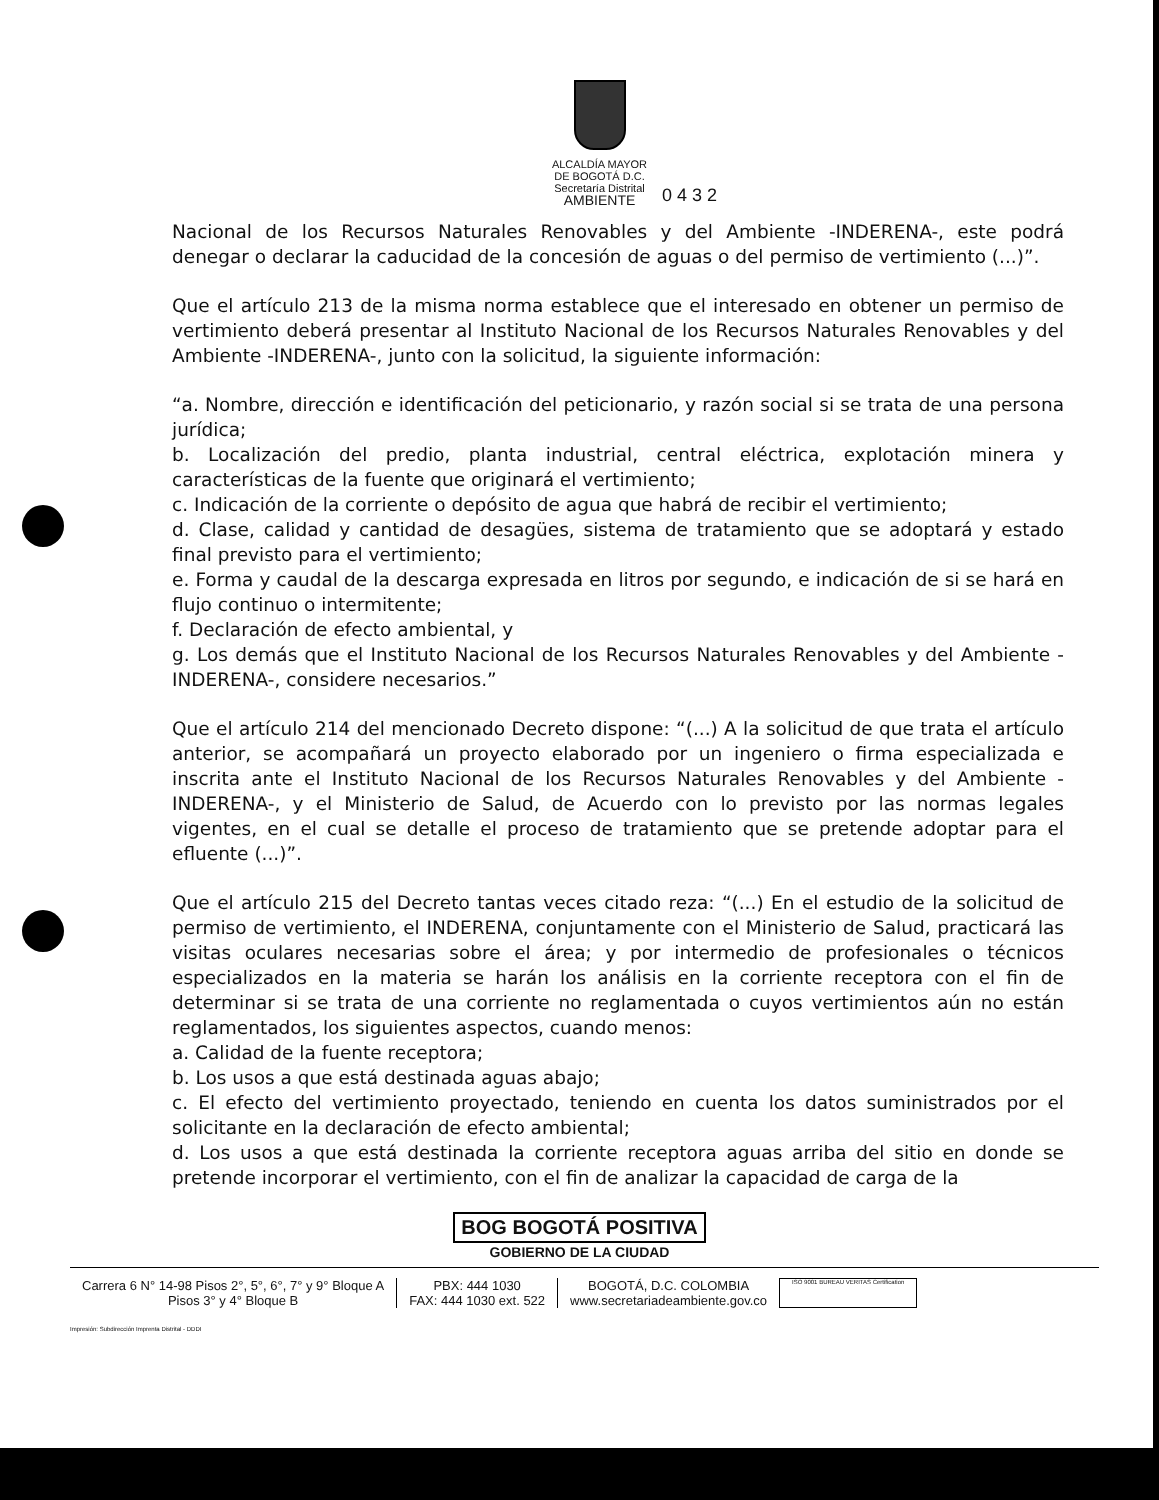ALCALDÍA MAYOR
DE BOGOTÁ D.C.
Secretaría Distrital
AMBIENTE
0 4 3 2
Nacional de los Recursos Naturales Renovables y del Ambiente -INDERENA-, este podrá denegar o declarar la caducidad de la concesión de aguas o del permiso de vertimiento (...)”.
Que el artículo 213 de la misma norma establece que el interesado en obtener un permiso de vertimiento deberá presentar al Instituto Nacional de los Recursos Naturales Renovables y del Ambiente -INDERENA-, junto con la solicitud, la siguiente información:
“a. Nombre, dirección e identificación del peticionario, y razón social si se trata de una persona jurídica;
b. Localización del predio, planta industrial, central eléctrica, explotación minera y características de la fuente que originará el vertimiento;
c. Indicación de la corriente o depósito de agua que habrá de recibir el vertimiento;
d. Clase, calidad y cantidad de desagües, sistema de tratamiento que se adoptará y estado final previsto para el vertimiento;
e. Forma y caudal de la descarga expresada en litros por segundo, e indicación de si se hará en flujo continuo o intermitente;
f. Declaración de efecto ambiental, y
g. Los demás que el Instituto Nacional de los Recursos Naturales Renovables y del Ambiente -INDERENA-, considere necesarios.”
Que el artículo 214 del mencionado Decreto dispone: “(...) A la solicitud de que trata el artículo anterior, se acompañará un proyecto elaborado por un ingeniero o firma especializada e inscrita ante el Instituto Nacional de los Recursos Naturales Renovables y del Ambiente -INDERENA-, y el Ministerio de Salud, de Acuerdo con lo previsto por las normas legales vigentes, en el cual se detalle el proceso de tratamiento que se pretende adoptar para el efluente (...)”.
Que el artículo 215 del Decreto tantas veces citado reza: “(...) En el estudio de la solicitud de permiso de vertimiento, el INDERENA, conjuntamente con el Ministerio de Salud, practicará las visitas oculares necesarias sobre el área; y por intermedio de profesionales o técnicos especializados en la materia se harán los análisis en la corriente receptora con el fin de determinar si se trata de una corriente no reglamentada o cuyos vertimientos aún no están reglamentados, los siguientes aspectos, cuando menos:
a. Calidad de la fuente receptora;
b. Los usos a que está destinada aguas abajo;
c. El efecto del vertimiento proyectado, teniendo en cuenta los datos suministrados por el solicitante en la declaración de efecto ambiental;
d. Los usos a que está destinada la corriente receptora aguas arriba del sitio en donde se pretende incorporar el vertimiento, con el fin de analizar la capacidad de carga de la
BOG BOGOTÁ POSITIVA
GOBIERNO DE LA CIUDAD
Carrera 6 N° 14-98 Pisos 2°, 5°, 6°, 7° y 9° Bloque A
Pisos 3° y 4° Bloque B
PBX: 444 1030
FAX: 444 1030 ext. 522
BOGOTÁ, D.C. COLOMBIA
www.secretariadeambiente.gov.co
ISO 9001 BUREAU VERITAS Certification
Impresión: Subdirección Imprenta Distrital - DDDI